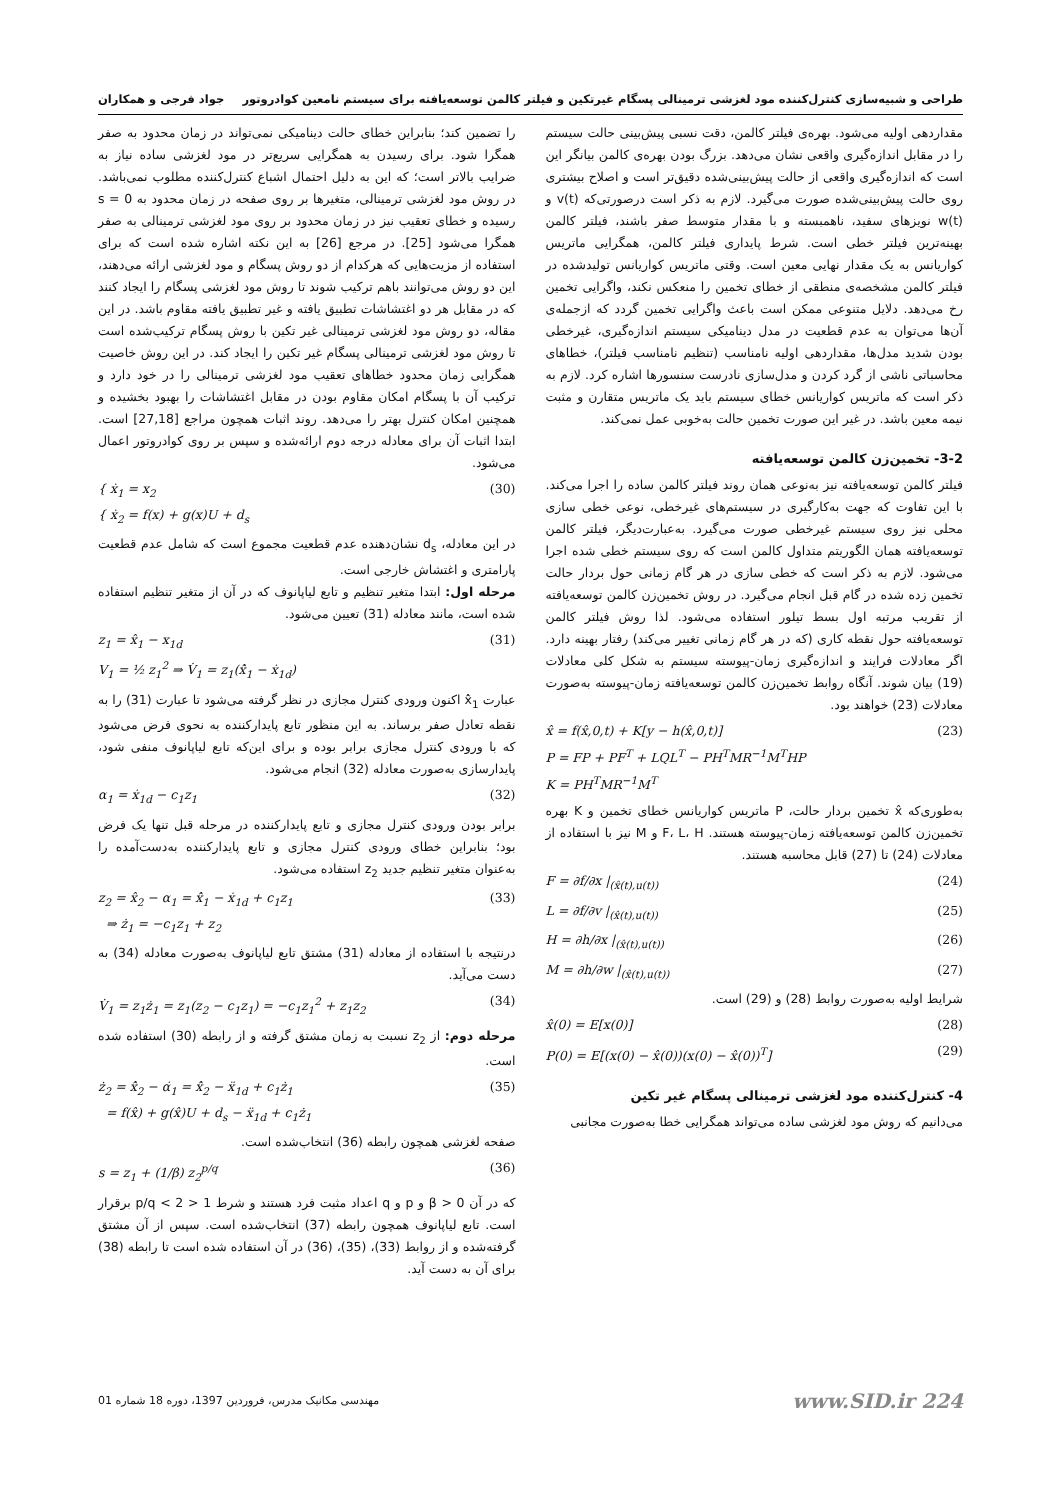طراحی و شبیه‌سازی کنترل‌کننده مود لغزشی ترمینالی پسگام غیرتکین و فیلتر کالمن توسعه‌یافته برای سیستم نامعین کوادروتور جواد فرجی و همکاران
مقداردهی اولیه می‌شود. بهره‌ی فیلتر کالمن، دقت نسبی پیش‌بینی حالت سیستم را در مقابل اندازه‌گیری واقعی نشان می‌دهد. بزرگ بودن بهره‌ی کالمن بیانگر این است که اندازه‌گیری واقعی از حالت پیش‌بینی‌شده دقیق‌تر است و اصلاح بیشتری روی حالت پیش‌بینی‌شده صورت می‌گیرد. لازم به ذکر است درصورتی‌که v(t) و w(t) نویزهای سفید، ناهمبسته و با مقدار متوسط صفر باشند، فیلتر کالمن بهینه‌ترین فیلتر خطی است. شرط پایداری فیلتر کالمن، همگرایی ماتریس کواریانس به یک مقدار نهایی معین است. وقتی ماتریس کواریانس تولیدشده در فیلتر کالمن مشخصه‌ی منطقی از خطای تخمین را منعکس نکند، واگرایی تخمین رخ می‌دهد. دلایل متنوعی ممکن است باعث واگرایی تخمین گردد که ازجمله‌ی آن‌ها می‌توان به عدم قطعیت در مدل دینامیکی سیستم اندازه‌گیری، غیرخطی بودن شدید مدل‌ها، مقداردهی اولیه نامناسب (تنظیم نامناسب فیلتر)، خطاهای محاسباتی ناشی از گرد کردن و مدل‌سازی نادرست سنسورها اشاره کرد. لازم به ذکر است که ماتریس کواریانس خطای سیستم باید یک ماتریس متقارن و مثبت نیمه معین باشد. در غیر این صورت تخمین حالت به‌خوبی عمل نمی‌کند.
3-2- تخمین‌زن کالمن توسعه‌یافته
فیلتر کالمن توسعه‌یافته نیز به‌نوعی همان روند فیلتر کالمن ساده را اجرا می‌کند. با این تفاوت که جهت به‌کارگیری در سیستم‌های غیرخطی، نوعی خطی سازی محلی نیز روی سیستم غیرخطی صورت می‌گیرد. به‌عبارت‌دیگر، فیلتر کالمن توسعه‌یافته همان الگوریتم متداول کالمن است که روی سیستم خطی شده اجرا می‌شود. لازم به ذکر است که خطی سازی در هر گام زمانی حول بردار حالت تخمین زده شده در گام قبل انجام می‌گیرد. در روش تخمین‌زن کالمن توسعه‌یافته از تقریب مرتبه اول بسط تیلور استفاده می‌شود. لذا روش فیلتر کالمن توسعه‌یافته حول نقطه کاری (که در هر گام زمانی تغییر می‌کند) رفتار بهینه دارد. اگر معادلات فرایند و اندازه‌گیری زمان-پیوسته سیستم به شکل کلی معادلات (19) بیان شوند. آنگاه روابط تخمین‌زن کالمن توسعه‌یافته زمان-پیوسته به‌صورت معادلات (23) خواهند بود.
x̂ = f(x̂,0,t) + K[y − h(x̂,0,t)]
P = FP + PF<sup>T</sup> + LQL<sup>T</sup> − PH<sup>T</sup>MR<sup>−1</sup>M<sup>T</sup>HP
K = PH<sup>T</sup>MR<sup>−1</sup>M<sup>T</sup> (23)
به‌طوری‌که x̂ تخمین بردار حالت، P ماتریس کواریانس خطای تخمین و K بهره تخمین‌زن کالمن توسعه‌یافته زمان-پیوسته هستند. F، L، H و M نیز با استفاده از معادلات (24) تا (27) قابل محاسبه هستند.
F = ∂f/∂x |<sub>(x̂(t),u(t))</sub> (24)
L = ∂f/∂v |<sub>(x̂(t),u(t))</sub> (25)
H = ∂h/∂x |<sub>(x̂(t),u(t))</sub> (26)
M = ∂h/∂w |<sub>(x̂(t),u(t))</sub> (27)
شرایط اولیه به‌صورت روابط (28) و (29) است.
x̂(0) = E[x(0)] (28)
P(0) = E[(x(0) − x̂(0))(x(0) − x̂(0))<sup>T</sup>] (29)
4- کنترل‌کننده مود لغزشی ترمینالی پسگام غیر تکین
می‌دانیم که روش مود لغزشی ساده می‌تواند همگرایی خطا به‌صورت مجانبی
را تضمین کند؛ بنابراین خطای حالت دینامیکی نمی‌تواند در زمان محدود به صفر همگرا شود. برای رسیدن به همگرایی سریع‌تر در مود لغزشی ساده نیاز به ضرایب بالاتر است؛ که این به دلیل احتمال اشباع کنترل‌کننده مطلوب نمی‌باشد. در روش مود لغزشی ترمینالی، متغیرها بر روی صفحه در زمان محدود به s = 0 رسیده و خطای تعقیب نیز در زمان محدود بر روی مود لغزشی ترمینالی به صفر همگرا می‌شود [25]. در مرجع [26] به این نکته اشاره شده است که برای استفاده از مزیت‌هایی که هرکدام از دو روش پسگام و مود لغزشی ارائه می‌دهند، این دو روش می‌توانند باهم ترکیب شوند تا روش مود لغزشی پسگام را ایجاد کنند که در مقابل هر دو اغتشاشات تطبیق یافته و غیر تطبیق یافته مقاوم باشد. در این مقاله، دو روش مود لغزشی ترمینالی غیر تکین با روش پسگام ترکیب‌شده است تا روش مود لغزشی ترمینالی پسگام غیر تکین را ایجاد کند. در این روش خاصیت همگرایی زمان محدود خطاهای تعقیب مود لغزشی ترمینالی را در خود دارد و ترکیب آن با پسگام امکان مقاوم بودن در مقابل اغتشاشات را بهبود بخشیده و همچنین امکان کنترل بهتر را می‌دهد. روند اثبات همچون مراجع [27,18] است. ابتدا اثبات آن برای معادله درجه دوم ارائه‌شده و سپس بر روی کوادروتور اعمال می‌شود.
{ ẋ<sub>1</sub> = x<sub>2</sub>
{ ẋ<sub>2</sub> = f(x) + g(x)U + d<sub>s</sub> (30)
در این معادله، d<sub>s</sub> نشان‌دهنده عدم قطعیت مجموع است که شامل عدم قطعیت پارامتری و اغتشاش خارجی است.
مرحله اول: ابتدا متغیر تنظیم و تابع لیاپانوف که در آن از متغیر تنظیم استفاده شده است، مانند معادله (31) تعیین می‌شود.
z<sub>1</sub> = x̂<sub>1</sub> − x<sub>1d</sub>
V<sub>1</sub> = ½ z<sub>1</sub><sup>2</sup> ⇒ V̇<sub>1</sub> = z<sub>1</sub>(x̂̇<sub>1</sub> − ẋ<sub>1d</sub>) (31)
عبارت x̂̇<sub>1</sub> اکنون ورودی کنترل مجازی در نظر گرفته می‌شود تا عبارت (31) را به نقطه تعادل صفر برساند. به این منظور تابع پایدارکننده به نحوی فرض می‌شود که با ورودی کنترل مجازی برابر بوده و برای این‌که تابع لیاپانوف منفی شود، پایدارسازی به‌صورت معادله (32) انجام می‌شود.
α<sub>1</sub> = ẋ<sub>1d</sub> − c<sub>1</sub>z<sub>1</sub> (32)
برابر بودن ورودی کنترل مجازی و تابع پایدارکننده در مرحله قبل تنها یک فرض بود؛ بنابراین خطای ورودی کنترل مجازی و تابع پایدارکننده به‌دست‌آمده را به‌عنوان متغیر تنظیم جدید z<sub>2</sub> استفاده می‌شود.
z<sub>2</sub> = x̂<sub>2</sub> − α<sub>1</sub> = x̂̇<sub>1</sub> − ẋ<sub>1d</sub> + c<sub>1</sub>z<sub>1</sub>
⇒ ż<sub>1</sub> = −c<sub>1</sub>z<sub>1</sub> + z<sub>2</sub> (33)
درنتیجه با استفاده از معادله (31) مشتق تابع لیاپانوف به‌صورت معادله (34) به دست می‌آید.
V̇<sub>1</sub> = z<sub>1</sub>ż<sub>1</sub> = z<sub>1</sub>(z<sub>2</sub> − c<sub>1</sub>z<sub>1</sub>) = −c<sub>1</sub>z<sub>1</sub><sup>2</sup> + z<sub>1</sub>z<sub>2</sub> (34)
مرحله دوم: از z<sub>2</sub> نسبت به زمان مشتق گرفته و از رابطه (30) استفاده شده است.
ż<sub>2</sub> = x̂̇<sub>2</sub> − α̇<sub>1</sub> = x̂̇<sub>2</sub> − ẍ<sub>1d</sub> + c<sub>1</sub>ż<sub>1</sub>
= f(x̂) + g(x̂)U + d<sub>s</sub> − ẍ<sub>1d</sub> + c<sub>1</sub>ż<sub>1</sub> (35)
صفحه لغزشی همچون رابطه (36) انتخاب‌شده است.
s = z<sub>1</sub> + (1/β) z<sub>2</sub><sup>p/q</sup> (36)
که در آن β > 0 و p و q اعداد مثبت فرد هستند و شرط 1 < p/q < 2 برقرار است. تابع لیاپانوف همچون رابطه (37) انتخاب‌شده است. سپس از آن مشتق گرفته‌شده و از روابط (33)، (35)، (36) در آن استفاده شده است تا رابطه (38) برای آن به دست آید.
www.SID.ir 224 مهندسی مکانیک مدرس، فروردین 1397، دوره 18 شماره 01